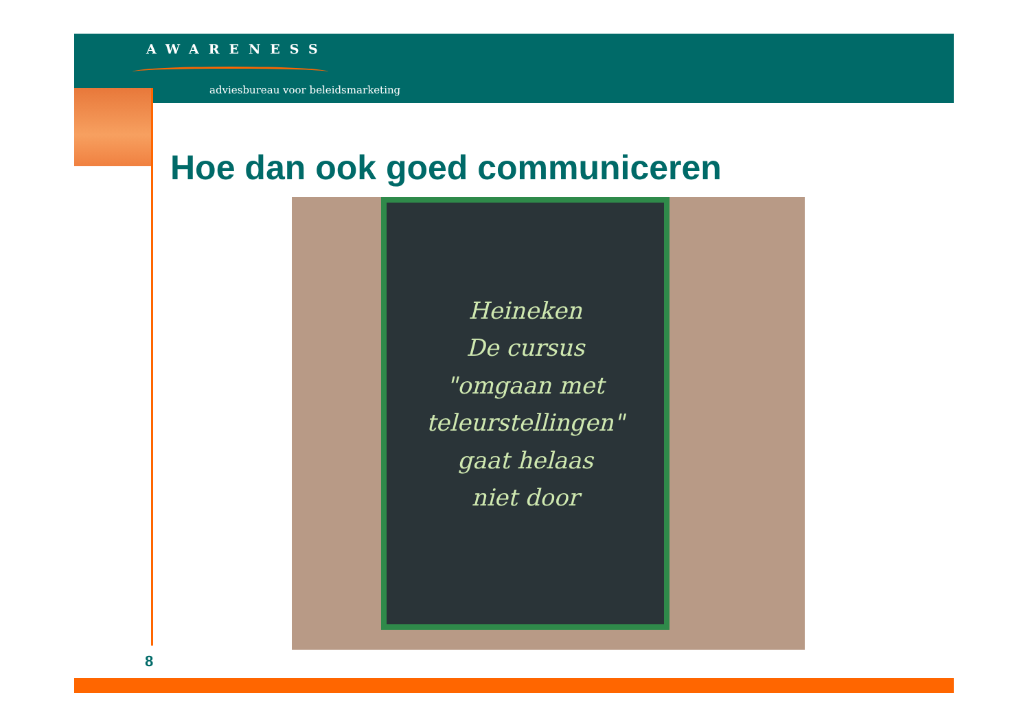AWARENESS
adviesbureau voor beleidsmarketing
Hoe dan ook goed communiceren
Heineken
De cursus
"omgaan met
teleurstellingen"
gaat helaas
niet door
8